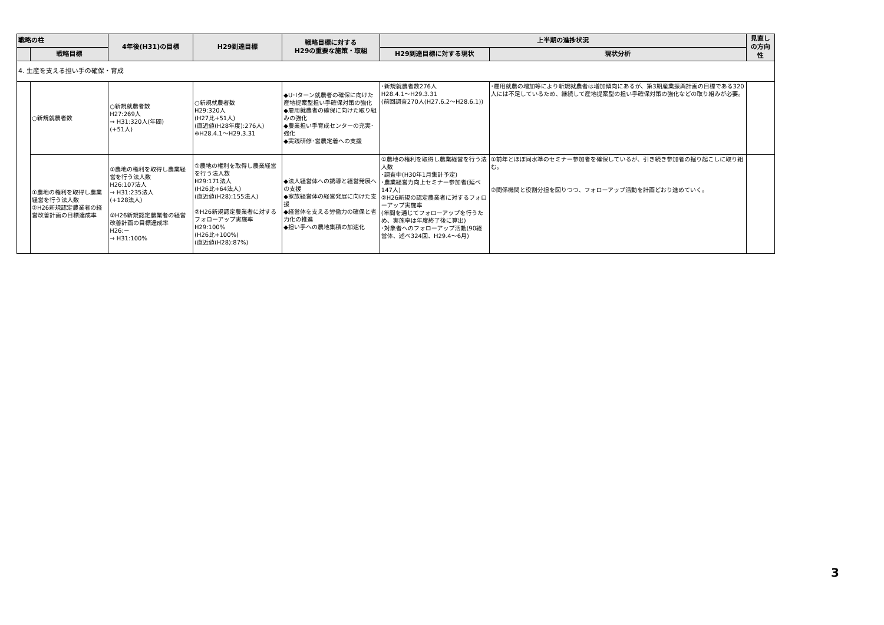| 戦略の柱 | | 4年後(H31)の目標 | H29到達目標 | 戦略目標に対する H29の重要な施策・取組 | 上半期の進捗状況 | | 見直しの方向性 |
| --- | --- | --- | --- | --- | --- | --- | --- |
| | 戦略目標 | | | | H29到達目標に対する現状 | 現状分析 | |
| 4. 生産を支える担い手の確保・育成 | | | | | | | |
| | ○新規就農者数 | ○新規就農者数 H27:269人 → H31:320人(年間) (+51人) | ○新規就農者数 H29:320人 (H27比+51人) (直近値(H28年度):276人) ※H28.4.1～H29.3.31 | ◆U･Iターン就農者の確保に向けた産地提案型担い手確保対策の強化 ◆雇用就農者の確保に向けた取り組みの強化 ◆農業担い手育成センターの充実･強化 ◆実践研修･営農定着への支援 | ･新規就農者数276人 H28.4.1～H29.3.31 (前回調査270人(H27.6.2～H28.6.1)) | ･雇用就農の増加等により新規就農者は増加傾向にあるが、第3期産業振興計画の目標である320人には不足しているため、継続して産地提案型の担い手確保対策の強化などの取り組みが必要。 | |
| | ①農地の権利を取得し農業経営を行う法人数 ②H26新規認定農業者の経営改善計画の目標達成率 | ①農地の権利を取得し農業経営を行う法人数 H26:107法人 → H31:235法人 (+128法人) ②H26新規認定農業者の経営改善計画の目標達成率 H26:－ → H31:100% | ①農地の権利を取得し農業経営を行う法人数 H29:171法人 (H26比+64法人) (直近値(H28):155法人) ②H26新規認定農業者に対するフォローアップ実施率 H29:100% (H26比+100%) (直近値(H28):87%) | ◆法人経営体への誘導と経営発展への支援 ◆家族経営体の経営発展に向けた支援 ◆経営体を支える労働力の確保と省力化の推進 ◆担い手への農地集積の加速化 | ①農地の権利を取得し農業経営を行う法人数 ･調査中(H30年1月集計予定) ･農業経営力向上セミナー参加者(延べ147人) ②H26新規の認定農業者に対するフォローアップ実施率 (年間を通じてフォローアップを行うため、実施率は年度終了後に算出) ･対象者へのフォローアップ活動(90経営体、述べ324回、H29.4～6月) | ①前年とほぼ同水準のセミナー参加者を確保しているが、引き続き参加者の掘り起こしに取り組む。 ②関係機関と役割分担を図りつつ、フォローアップ活動を計画どおり進めていく。 | |
3